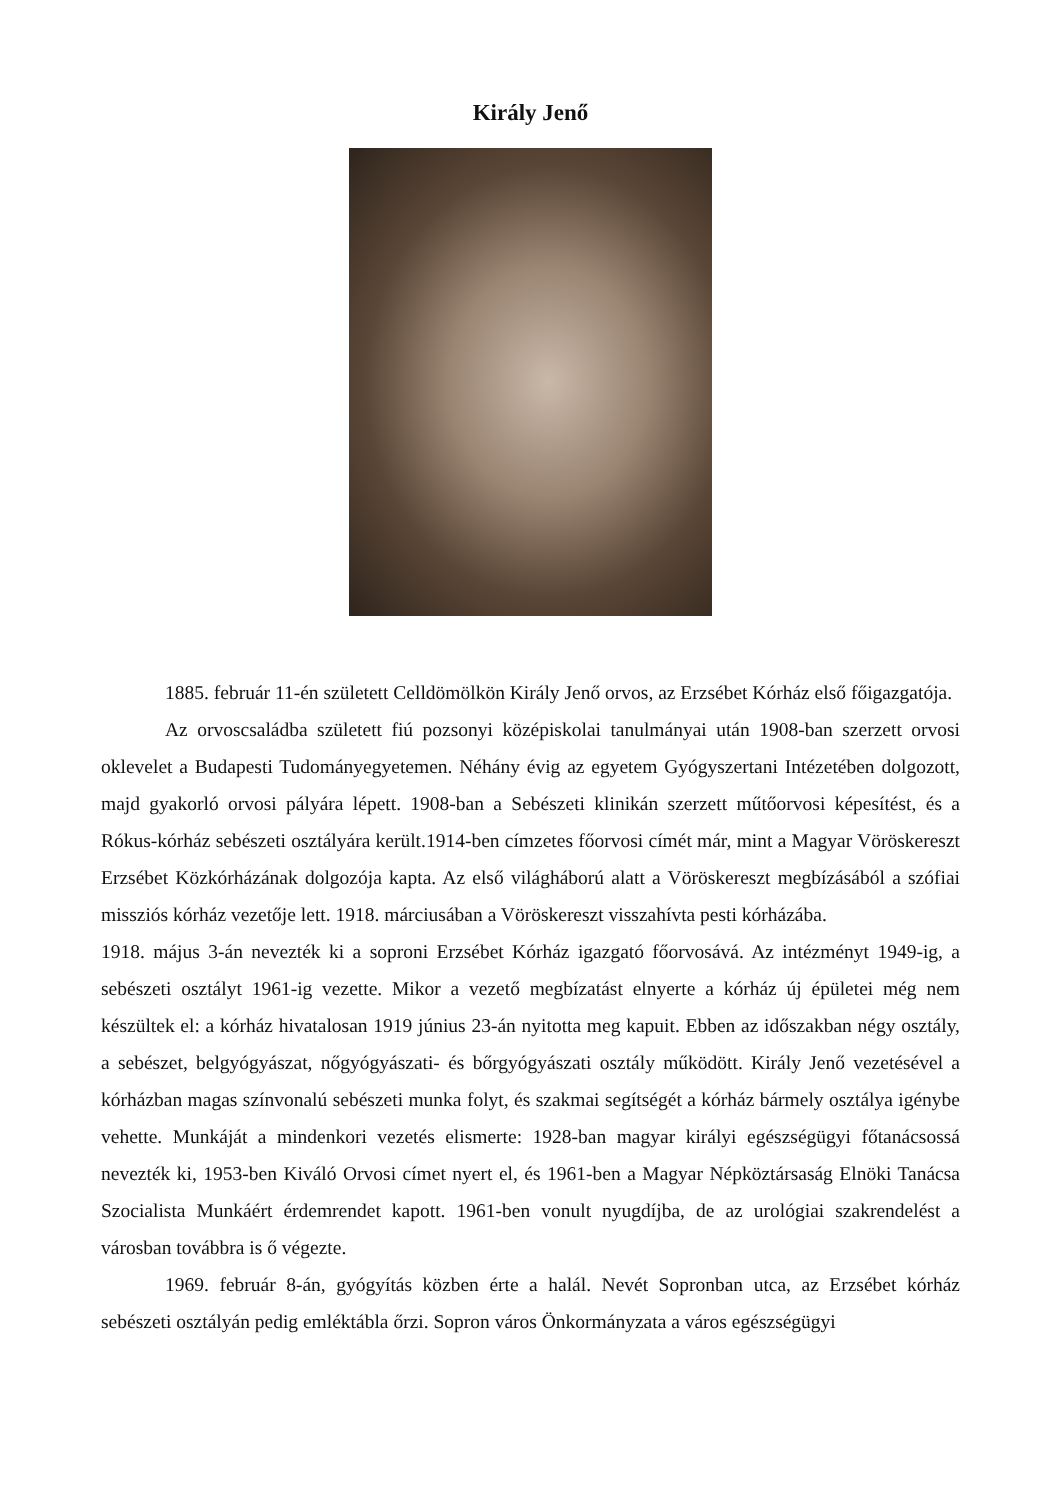Király Jenő
1885. február 11-én született Celldömölkön Király Jenő orvos, az Erzsébet Kórház első főigazgatója.
Az orvoscsaládba született fiú pozsonyi középiskolai tanulmányai után 1908-ban szerzett orvosi oklevelet a Budapesti Tudományegyetemen. Néhány évig az egyetem Gyógyszertani Intézetében dolgozott, majd gyakorló orvosi pályára lépett. 1908-ban a Sebészeti klinikán szerzett műtőorvosi képesítést, és a Rókus-kórház sebészeti osztályára került.1914-ben címzetes főorvosi címét már, mint a Magyar Vöröskereszt Erzsébet Közkórházának dolgozója kapta. Az első világháború alatt a Vöröskereszt megbízásából a szófiai missziós kórház vezetője lett. 1918. márciusában a Vöröskereszt visszahívta pesti kórházába.
1918. május 3-án nevezték ki a soproni Erzsébet Kórház igazgató főorvosává. Az intézményt 1949-ig, a sebészeti osztályt 1961-ig vezette. Mikor a vezető megbízatást elnyerte a kórház új épületei még nem készültek el: a kórház hivatalosan 1919 június 23-án nyitotta meg kapuit. Ebben az időszakban négy osztály, a sebészet, belgyógyászat, nőgyógyászati- és bőrgyógyászati osztály működött. Király Jenő vezetésével a kórházban magas színvonalú sebészeti munka folyt, és szakmai segítségét a kórház bármely osztálya igénybe vehette. Munkáját a mindenkori vezetés elismerte: 1928-ban magyar királyi egészségügyi főtanácsossá nevezték ki, 1953-ben Kiváló Orvosi címet nyert el, és 1961-ben a Magyar Népköztársaság Elnöki Tanácsa Szocialista Munkáért érdemrendet kapott. 1961-ben vonult nyugdíjba, de az urológiai szakrendelést a városban továbbra is ő végezte.
1969. február 8-án, gyógyítás közben érte a halál. Nevét Sopronban utca, az Erzsébet kórház sebészeti osztályán pedig emléktábla őrzi. Sopron város Önkormányzata a város egészségügyi